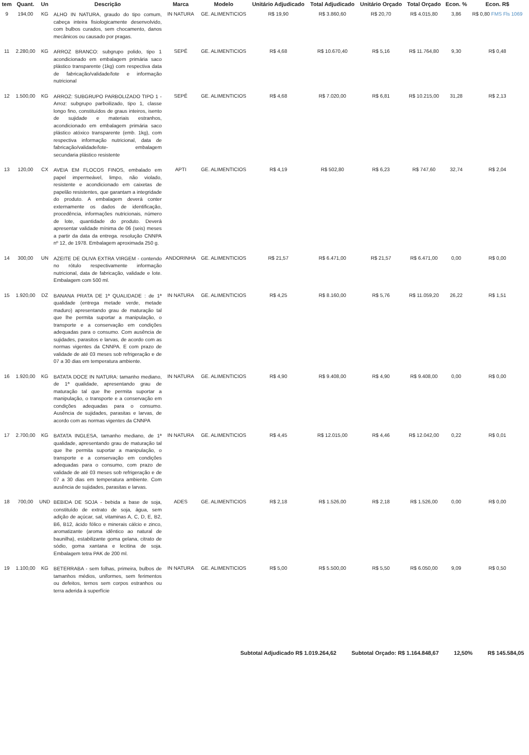| tem | Quant. | Un | Descrição | Marca | Modelo | Unitário Adjudicado | Total Adjudicado | Unitário Orçado | Total Orçado | Econ. % | Econ. R$ |
| --- | --- | --- | --- | --- | --- | --- | --- | --- | --- | --- | --- |
| 9 | 194,00 | KG | ALHO IN NATURA, graudo do tipo comum, cabeça inteira fisiologicamente desenvolvido, com bulbos curados, sem chocamento, danos mecânicos ou causado por pragas. | IN NATURA | GE. ALIMENTICIOS | R$ 19,90 | R$ 3.860,60 | R$ 20,70 | R$ 4.015,80 | 3,86 | R$ 0,80 FMS Fls 1069 |
| 11 | 2.280,00 | KG | ARROZ BRANCO: subgrupo polido, tipo 1 acondicionado em embalagem primária saco plástico transparente (1kg) com respectiva data de fabricação/validade/lote e informação nutricional | SEPÉ | GE. ALIMENTICIOS | R$ 4,68 | R$ 10.670,40 | R$ 5,16 | R$ 11.764,80 | 9,30 | R$ 0,48 |
| 12 | 1.500,00 | KG | ARROZ: SUBGRUPO PARBOLIZADO TIPO 1 - Arroz: subgrupo parboilizado, tipo 1, classe longo fino, constituídos de graus inteiros, isento de sujidade e materiais estranhos, acondicionado em embalagem primária saco plástico atóxico transparente (emb. 1kg), com respectiva informação nutricional, data de fabricação/validade/lote- embalagem secundaria plástico resistente | SEPÉ | GE. ALIMENTICIOS | R$ 4,68 | R$ 7.020,00 | R$ 6,81 | R$ 10.215,00 | 31,28 | R$ 2,13 |
| 13 | 120,00 | CX | AVEIA EM FLOCOS FINOS, embalado em papel impermeável, limpo, não violado, resistente e acondicionado em caixetas de papelão resistentes, que garantam a integridade do produto. A embalagem deverá conter externamente os dados de identificação, procedência, informações nutricionais, número de lote, quantidade do produto. Deverá apresentar validade mínima de 06 (seis) meses a partir da data da entrega. resolução CNNPA nº 12, de 1978. Embalagem aproximada 250 g. | APTI | GE. ALIMENTICIOS | R$ 4,19 | R$ 502,80 | R$ 6,23 | R$ 747,60 | 32,74 | R$ 2,04 |
| 14 | 300,00 | UN | AZEITE DE OLIVA EXTRA VIRGEM - contendo no rótulo respectivamente informação nutricional, data de fabricação, validade e lote. Embalagem com 500 ml. | ANDORINHA | GE. ALIMENTICIOS | R$ 21,57 | R$ 6.471,00 | R$ 21,57 | R$ 6.471,00 | 0,00 | R$ 0,00 |
| 15 | 1.920,00 | DZ | BANANA PRATA DE 1ª QUALIDADE : de 1ª qualidade (entrega metade verde, metade maduro) apresentando grau de maturação tal que lhe permita suportar a manipulação, o transporte e a conservação em condições adequadas para o consumo. Com ausência de sujidades, parasitos e larvas, de acordo com as normas vigentes da CNNPA. E com prazo de validade de até 03 meses sob refrigeração e de 07 a 30 dias em temperatura ambiente. | IN NATURA | GE. ALIMENTICIOS | R$ 4,25 | R$ 8.160,00 | R$ 5,76 | R$ 11.059,20 | 26,22 | R$ 1,51 |
| 16 | 1.920,00 | KG | BATATA DOCE IN NATURA: tamanho mediano, de 1ª qualidade, apresentando grau de maturação tal que lhe permita suportar a manipulação, o transporte e a conservação em condições adequadas para o consumo. Ausência de sujidades, parasitas e larvas, de acordo com as normas vigentes da CNNPA | IN NATURA | GE. ALIMENTICIOS | R$ 4,90 | R$ 9.408,00 | R$ 4,90 | R$ 9.408,00 | 0,00 | R$ 0,00 |
| 17 | 2.700,00 | KG | BATATA INGLESA, tamanho mediano, de 1ª qualidade, apresentando grau de maturação tal que lhe permita suportar a manipulação, o transporte e a conservação em condições adequadas para o consumo, com prazo de validade de até 03 meses sob refrigeração e de 07 a 30 dias em temperatura ambiente. Com ausência de sujidades, parasitas e larvas. | IN NATURA | GE. ALIMENTICIOS | R$ 4,45 | R$ 12.015,00 | R$ 4,46 | R$ 12.042,00 | 0,22 | R$ 0,01 |
| 18 | 700,00 | UND | BEBIDA DE SOJA - bebida a base de soja, constituído de extrato de soja, água, sem adição de açúcar, sal, vitaminas A, C, D, E, B2, B6, B12, ácido fólico e minerais cálcio e zinco, aromatizante (aroma idêntico ao natural de baunilha), estabilizante goma gelana, citrato de sódio, goma xantana e lecitina de soja. Embalagem tetra PAK de 200 ml. | ADES | GE. ALIMENTICIOS | R$ 2,18 | R$ 1.526,00 | R$ 2,18 | R$ 1.526,00 | 0,00 | R$ 0,00 |
| 19 | 1.100,00 | KG | BETERRABA - sem folhas, primeira, bulbos de tamanhos médios, uniformes, sem ferimentos ou defeitos, ternos sem corpos estranhos ou terra aderida à superfície | IN NATURA | GE. ALIMENTICIOS | R$ 5,00 | R$ 5.500,00 | R$ 5,50 | R$ 6.050,00 | 9,09 | R$ 0,50 |
Subtotal Adjudicado R$ 1.019.264,62 Subtotal Orçado: R$ 1.164.848,67 12,50% R$ 145.584,05